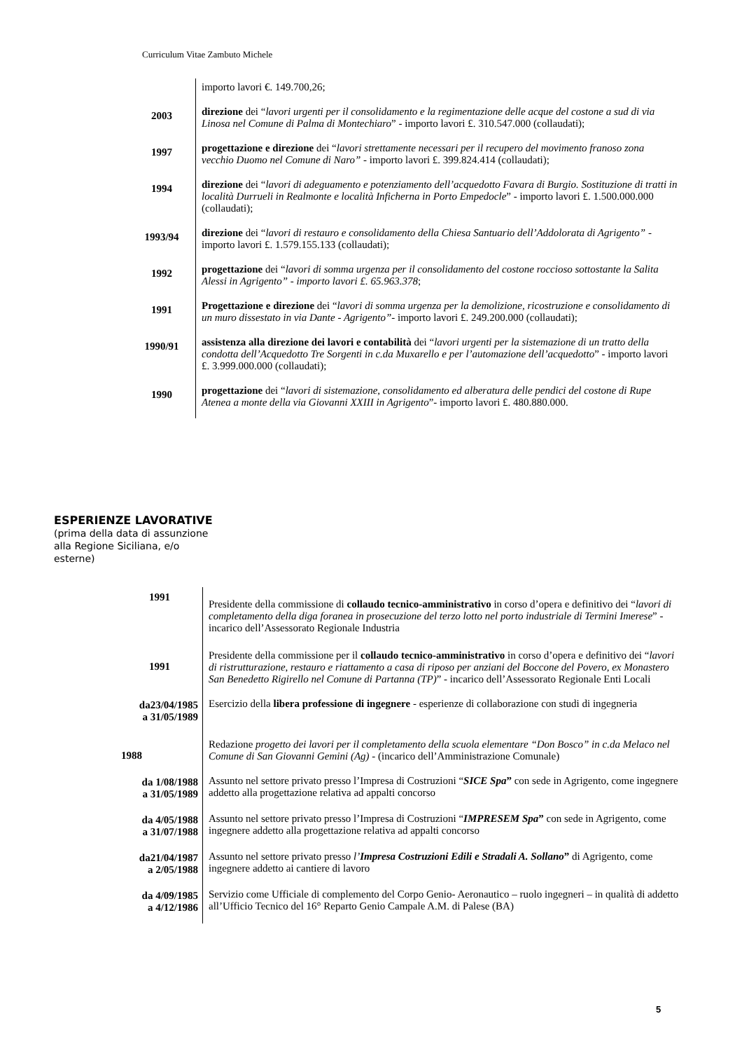Curriculum Vitae Zambuto Michele
| | importo lavori €. 149.700,26; |
| 2003 | direzione dei “ lavori urgenti per il consolidamento e la regimentazione delle acque del costone a sud di via Linosa nel Comune di Palma di Montechiaro ” - importo lavori £. 310.547.000 (collaudati); |
| 1997 | progettazione e direzione dei “ lavori strettamente necessari per il recupero del movimento franoso zona vecchio Duomo nel Comune di Naro” - importo lavori £. 399.824.414 (collaudati); |
| 1994 | direzione dei “ lavori di adeguamento e potenziamento dell’acquedotto Favara di Burgio. Sostituzione di tratti in località Durrueli in Realmonte e località Inficherna in Porto Empedocle ” - importo lavori £. 1.500.000.000 (collaudati); |
| 1993/94 | direzione dei “ lavori di restauro e consolidamento della Chiesa Santuario dell’Addolorata di Agrigento” - importo lavori £. 1.579.155.133 (collaudati); |
| 1992 | progettazione dei “ lavori di somma urgenza per il consolidamento del costone roccioso sottostante la Salita Alessi in Agrigento” - importo lavori £. 65.963.378 ; |
| 1991 | Progettazione e direzione dei “ lavori di somma urgenza per la demolizione, ricostruzione e consolidamento di un muro dissestato in via Dante - Agrigento” - importo lavori £. 249.200.000 (collaudati); |
| 1990/91 | assistenza alla direzione dei lavori e contabilità dei “ lavori urgenti per la sistemazione di un tratto della condotta dell’Acquedotto Tre Sorgenti in c.da Muxarello e per l’automazione dell’acquedotto ” - importo lavori £. 3.999.000.000 (collaudati); |
| 1990 | progettazione dei “ lavori di sistemazione, consolidamento ed alberatura delle pendici del costone di Rupe Atenea a monte della via Giovanni XXIII in Agrigento ”- importo lavori £. 480.880.000. |
ESPERIENZE LAVORATIVE
(prima della data di assunzione
alla Regione Siciliana, e/o
esterne)
| 1991 | Presidente della commissione di collaudo tecnico-amministrativo in corso d’opera e definitivo dei “ lavori di completamento della diga foranea in prosecuzione del terzo lotto nel porto industriale di Termini Imerese ” - incarico dell’Assessorato Regionale Industria |
| 1991 | Presidente della commissione per il collaudo tecnico-amministrativo in corso d’opera e definitivo dei “ lavori di ristrutturazione, restauro e riattamento a casa di riposo per anziani del Boccone del Povero, ex Monastero San Benedetto Rigirello nel Comune di Partanna (TP) ” - incarico dell’Assessorato Regionale Enti Locali |
| da23/04/1985 a 31/05/1989 | Esercizio della libera professione di ingegnere - esperienze di collaborazione con studi di ingegneria |
| 1988 | Redazione progetto dei lavori per il completamento della scuola elementare “Don Bosco” in c.da Melaco nel Comune di San Giovanni Gemini (Ag) - (incarico dell’Amministrazione Comunale) |
| da 1/08/1988 a 31/05/1989 | Assunto nel settore privato presso l’Impresa di Costruzioni “ SICE Spa ” con sede in Agrigento, come ingegnere addetto alla progettazione relativa ad appalti concorso |
| da 4/05/1988 a 31/07/1988 | Assunto nel settore privato presso l’Impresa di Costruzioni “ IMPRESEM Spa ” con sede in Agrigento, come ingegnere addetto alla progettazione relativa ad appalti concorso |
| da21/04/1987 a 2/05/1988 | Assunto nel settore privato presso l’ Impresa Costruzioni Edili e Stradali A. Sollano ” di Agrigento, come ingegnere addetto ai cantiere di lavoro |
| da 4/09/1985 a 4/12/1986 | Servizio come Ufficiale di complemento del Corpo Genio- Aeronautico – ruolo ingegneri – in qualità di addetto all’Ufficio Tecnico del 16° Reparto Genio Campale A.M. di Palese (BA) |
5